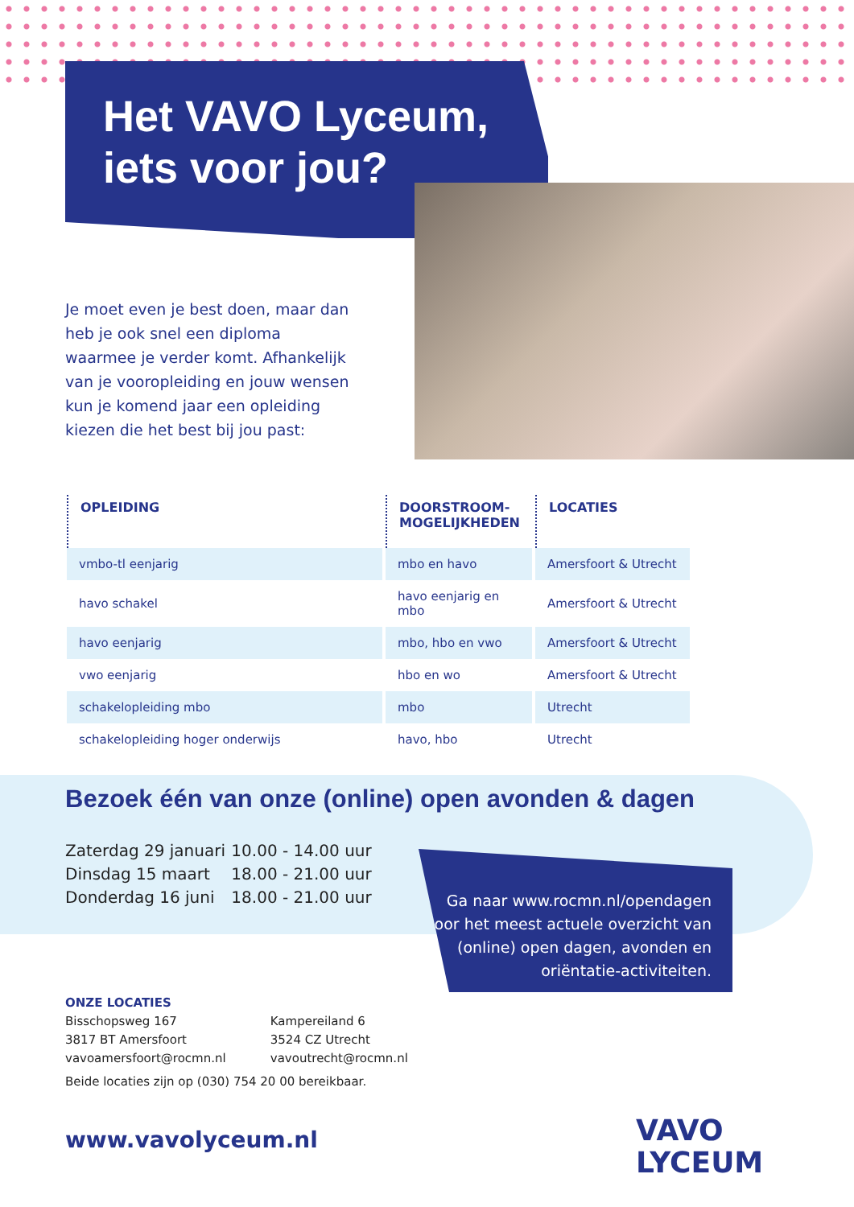Het VAVO Lyceum,
iets voor jou?
Je moet even je best doen, maar dan heb je ook snel een diploma waarmee je verder komt. Afhankelijk van je vooropleiding en jouw wensen kun je komend jaar een opleiding kiezen die het best bij jou past:
| OPLEIDING | DOORSTROOM- MOGELIJKHEDEN | LOCATIES |
| --- | --- | --- |
| vmbo-tl eenjarig | mbo en havo | Amersfoort & Utrecht |
| havo schakel | havo eenjarig en mbo | Amersfoort & Utrecht |
| havo eenjarig | mbo, hbo en vwo | Amersfoort & Utrecht |
| vwo eenjarig | hbo en wo | Amersfoort & Utrecht |
| schakelopleiding mbo | mbo | Utrecht |
| schakelopleiding hoger onderwijs | havo, hbo | Utrecht |
Bezoek één van onze (online) open avonden & dagen
Zaterdag 29 januari 10.00 - 14.00 uur
Dinsdag 15 maart 18.00 - 21.00 uur
Donderdag 16 juni 18.00 - 21.00 uur
Ga naar www.rocmn.nl/opendagen voor het meest actuele overzicht van (online) open dagen, avonden en oriëntatie-activiteiten.
ONZE LOCATIES
Bisschopsweg 167
3817 BT Amersfoort
vavoamersfoort@rocmn.nl
Kampereiland 6
3524 CZ Utrecht
vavoutrecht@rocmn.nl
Beide locaties zijn op (030) 754 20 00 bereikbaar.
www.vavolyceum.nl
VAVO
LYCEUM